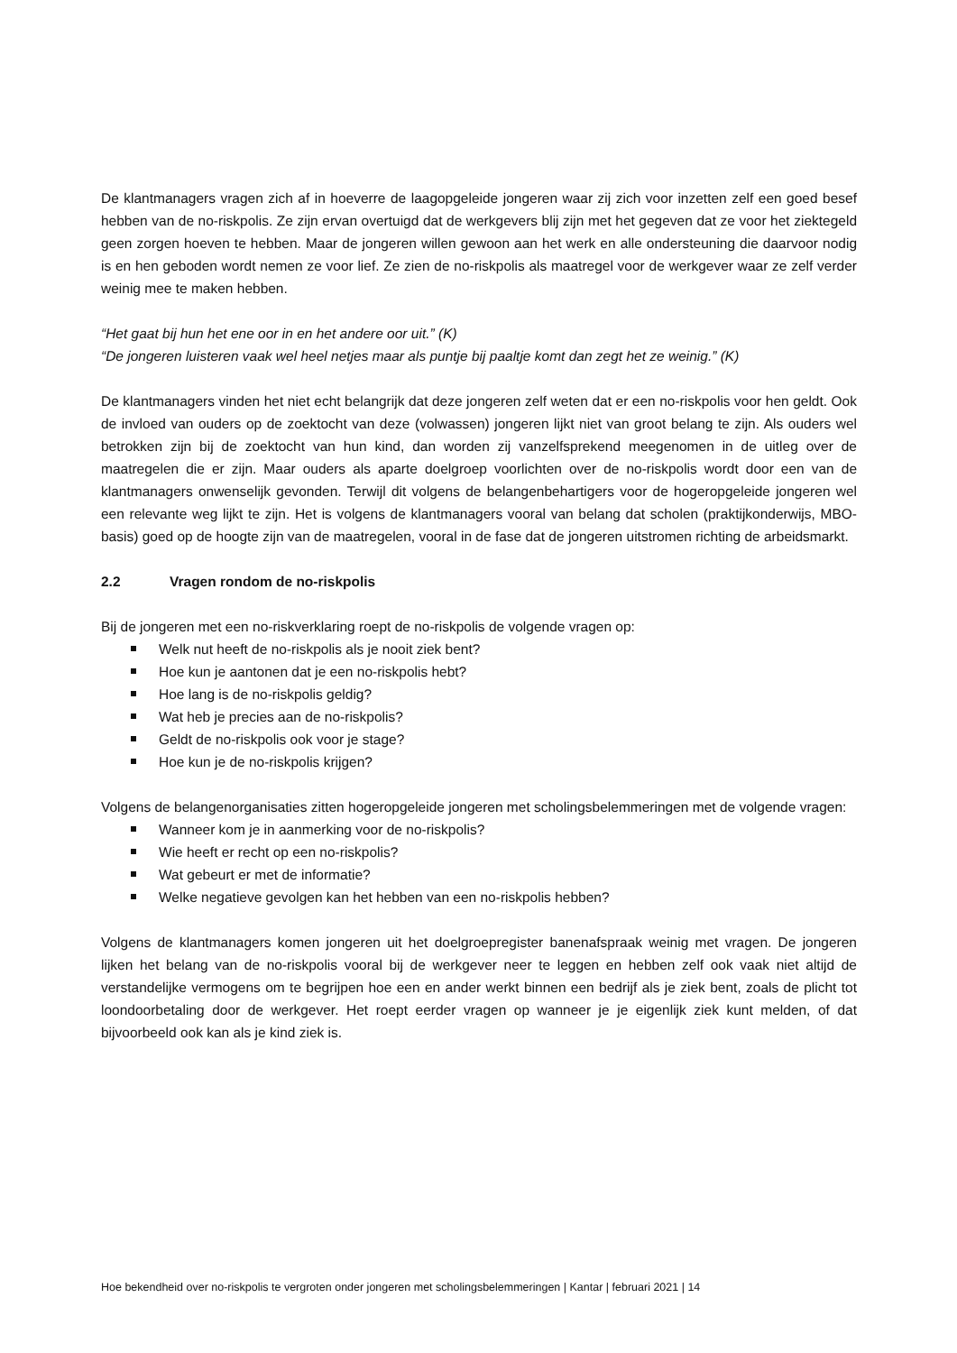De klantmanagers vragen zich af in hoeverre de laagopgeleide jongeren waar zij zich voor inzetten zelf een goed besef hebben van de no-riskpolis. Ze zijn ervan overtuigd dat de werkgevers blij zijn met het gegeven dat ze voor het ziektegeld geen zorgen hoeven te hebben. Maar de jongeren willen gewoon aan het werk en alle ondersteuning die daarvoor nodig is en hen geboden wordt nemen ze voor lief. Ze zien de no-riskpolis als maatregel voor de werkgever waar ze zelf verder weinig mee te maken hebben.
“Het gaat bij hun het ene oor in en het andere oor uit.” (K)
“De jongeren luisteren vaak wel heel netjes maar als puntje bij paaltje komt dan zegt het ze weinig.” (K)
De klantmanagers vinden het niet echt belangrijk dat deze jongeren zelf weten dat er een no-riskpolis voor hen geldt. Ook de invloed van ouders op de zoektocht van deze (volwassen) jongeren lijkt niet van groot belang te zijn. Als ouders wel betrokken zijn bij de zoektocht van hun kind, dan worden zij vanzelfsprekend meegenomen in de uitleg over de maatregelen die er zijn. Maar ouders als aparte doelgroep voorlichten over de no-riskpolis wordt door een van de klantmanagers onwenselijk gevonden. Terwijl dit volgens de belangenbehartigers voor de hogeropgeleide jongeren wel een relevante weg lijkt te zijn. Het is volgens de klantmanagers vooral van belang dat scholen (praktijkonderwijs, MBO-basis) goed op de hoogte zijn van de maatregelen, vooral in de fase dat de jongeren uitstromen richting de arbeidsmarkt.
2.2 Vragen rondom de no-riskpolis
Bij de jongeren met een no-riskverklaring roept de no-riskpolis de volgende vragen op:
Welk nut heeft de no-riskpolis als je nooit ziek bent?
Hoe kun je aantonen dat je een no-riskpolis hebt?
Hoe lang is de no-riskpolis geldig?
Wat heb je precies aan de no-riskpolis?
Geldt de no-riskpolis ook voor je stage?
Hoe kun je de no-riskpolis krijgen?
Volgens de belangenorganisaties zitten hogeropgeleide jongeren met scholingsbelemmeringen met de volgende vragen:
Wanneer kom je in aanmerking voor de no-riskpolis?
Wie heeft er recht op een no-riskpolis?
Wat gebeurt er met de informatie?
Welke negatieve gevolgen kan het hebben van een no-riskpolis hebben?
Volgens de klantmanagers komen jongeren uit het doelgroepregister banenafspraak weinig met vragen. De jongeren lijken het belang van de no-riskpolis vooral bij de werkgever neer te leggen en hebben zelf ook vaak niet altijd de verstandelijke vermogens om te begrijpen hoe een en ander werkt binnen een bedrijf als je ziek bent, zoals de plicht tot loondoorbetaling door de werkgever. Het roept eerder vragen op wanneer je je eigenlijk ziek kunt melden, of dat bijvoorbeeld ook kan als je kind ziek is.
Hoe bekendheid over no-riskpolis te vergroten onder jongeren met scholingsbelemmeringen | Kantar | februari 2021 | 14